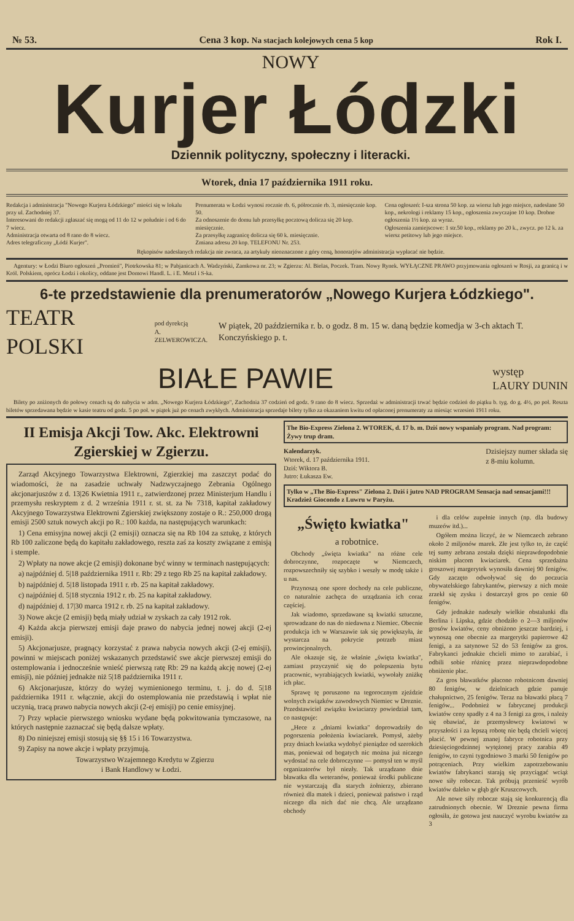№ 53. Cena 3 kop. Na stacjach kolejowych cena 5 kop Rok I.
NOWY
Kurjer Łódzki
Dziennik polityczny, społeczny i literacki.
Wtorek, dnia 17 października 1911 roku.
Redakcja i administracja "Nowego Kurjera Łódzkiego" mieści się w lokalu przy ul. Zachodniej 37.
Interesowani do redakcji zgłaszać się mogą od 11 do 12 w południe i od 6 do 7 wiecz.
Administracja otwarta od 8 rano do 8 wiecz.
Adres telegraficzny „Łódź Kurjer".
Prenumerata w Łodzi wynosi rocznie rb. 6, półrocznie rb. 3, miesięcznie kop. 50.
Za odnoszenie do domu lub przesyłkę pocztową dolicza się 20 kop. miesięcznie.
Za przesyłkę zagranicę dolicza się 60 k. miesięcznie.
Zmiana adresu 20 kop. TELEFONU Nr. 253.
Cena ogłoszeń: I-sza strona 50 kop. za wiersz lub jego miejsce, nadesłane 50 kop., nekrologi i reklamy 15 kop., ogłoszenia zwyczajne 10 kop. Drobne ogłoszenia 1½ kop. za wyraz.
Ogłoszenia zamiejscowe: 1 str.50 kop., reklamy po 20 k., zwycz. po 12 k. za wiersz petitowy lub jego miejsce.
Rękopisów nadesłanych redakcja nie zwraca, za artykuły nieoznaczone z góry ceną, honorarjów administracja wypłacać nie będzie.
Agentury: w Łodzi Biuro ogłoszeń „Promień", Piotrkowska 81; w Pabjanicach A. Wadzyński, Zamkowa nr. 23; w Zgierzu: Al. Bielas, Poczek. Tram. Nowy Rynek. WYŁĄCZNE PRAWO przyjmowania ogłoszeń w Rosji, za granicą i w Król. Polskiem, oprócz Łodzi i okolicy, oddane jest Domowi Handl. L. i E. Metzl i S-ka.
6-te przedstawienie dla prenumeratorów „Nowego Kurjera Łódzkiego".
TEATR POLSKI pod dyrekcją
A. ZELWEROWICZA. W piątek, 20 października r. b. o godz. 8 m. 15 w. daną będzie komedja w 3-ch aktach T. Konczyńskiego p. t.
BIAŁE PAWIE występ
LAURY DUNIN
Bilety po zniżonych do połowy cenach są do nabycia w adm. „Nowego Kurjera Łódzkiego", Zachodnia 37 codzień od godz. 9 rano do 8 wiecz. Sprzedaż w administracji trwać będzie codzień do piątku b. tyg. do g. 4½, po poł. Reszta biletów sprzedawana będzie w kasie teatru od godz. 5 po poł. w piątek już po cenach zwykłych. Administracja sprzedaje bilety tylko za okazaniem kwitu od opłaconej prenumeraty za miesiąc wrzesień 1911 roku.
II Emisja Akcji Tow. Akc. Elektrowni Zgierskiej w Zgierzu.
Zarząd Akcyjnego Towarzystwa Elektrowni, Zgierzkiej ma zaszczyt podać do wiadomości, że na zasadzie uchwały Nadzwyczajnego Zebrania Ogólnego akcjonarjuszów z d. 13|26 Kwietnia 1911 r., zatwierdzonej przez Ministerjum Handlu i przemysłu reskryptem z d. 2 września 1911 r. st. st. za № 7318, kapitał zakładowy Akcyjnego Towarzystwa Elektrowni Zgierskiej zwiększony zostaje o R.: 250,000 drogą emisji 2500 sztuk nowych akcji po R.: 100 każda, na następujących warunkach:
1) Cena emisyjna nowej akcji (2 emisji) oznacza się na Rb 104 za sztukę, z których Rb 100 zaliczone będą do kapitału zakładowego, reszta zaś za koszty związane z emisją i stemple.
2) Wpłaty na nowe akcje (2 emisji) dokonane być winny w terminach następujących:
a) najpóźniej d. 5|18 października 1911 r. Rb: 29 z tego Rb 25 na kapitał zakładowy.
b) najpóźniej d. 5|18 listopada 1911 r. rb. 25 na kapitał zakładowy.
c) najpóźniej d. 5|18 stycznia 1912 r. rb. 25 na kapitał zakładowy.
d) najpóźniej d. 17|30 marca 1912 r. rb. 25 na kapitał zakładowy.
3) Nowe akcje (2 emisji) będą miały udział w zyskach za cały 1912 rok.
4) Każda akcja pierwszej emisji daje prawo do nabycia jednej nowej akcji (2-ej emisji).
5) Akcjonarjusze, pragnący korzystać z prawa nabycia nowych akcji (2-ej emisji), powinni w miejscach poniżej wskazanych przedstawić swe akcje pierwszej emisji do ostemplowania i jednocześnie wnieść pierwszą ratę Rb: 29 na każdą akcję nowej (2-ej emisji), nie później jednakże niż 5|18 października 1911 r.
6) Akcjonarjusze, którzy do wyżej wymienionego terminu, t. j. do d. 5|18 października 1911 r. włącznie, akcji do ostemplowania nie przedstawią i wpłat nie uczynią, tracą prawo nabycia nowych akcji (2-ej emisji) po cenie emisyjnej.
7) Przy wpłacie pierwszego wniosku wydane będą pokwitowania tymczasowe, na których następnie zaznaczać się będą dalsze wpłaty.
8) Do niniejszej emisji stosują się §§ 15 i 16 Towarzystwa.
9) Zapisy na nowe akcje i wpłaty przyjmują.
Towarzystwo Wzajemnego Kredytu w Zgierzu
i Bank Handlowy w Łodzi.
The Bio-Express Zielona 2. WTOREK, d. 17 b. m. Dziś nowy wspaniały program. Nad program: Żywy trup dram.
Kalendarzyk.
Wtorek, d. 17 października 1911.
Dziś: Wiktora B.
Jutro: Łukasza Ew.
Dzisiejszy numer składa się
z 8-miu kolumn.
Tylko w „The Bio-Express" Zielona 2. Dziś i jutro NAD PROGRAM Sensacja nad sensacjami!!! Kradzież Giocondo z Luwru w Paryżu.
„Święto kwiatka"
a robotnice.
Obchody „święta kwiatka" na różne cele dobroczynne, rozpoczęte w Niemczech, rozpowszechniły się szybko i weszły w modę także i u nas.
Przynoszą one spore dochody na cele publiczne, co naturalnie zachęca do urządzania ich coraz częściej.
Jak wiadomo, sprzedawane są kwiatki sztuczne, sprowadzane do nas do niedawna z Niemiec. Obecnie produkcja ich w Warszawie tak się powiększyła, że wystarcza na pokrycie potrzeb miast prowincjonalnych.
Ale okazuje się, że właśnie „święta kwiatka", zamiast przyczynić się do polepszenia bytu pracownic, wyrabiających kwiatki, wywołały zniżkę ich płac.
Sprawę tę poruszono na tegorocznym zjeździe wolnych związków zawodowych Niemiec w Dreznie. Przedstawiciel związku kwiaciarzy powiedział tam, co następuje:
„Hece z „dniami kwiatka" doprowadziły do pogorszenia położenia kwiaciarek. Pomysł, ażeby przy dniach kwiatka wydobyć pieniądze od szerokich mas, ponieważ od bogatych nic można już niczego wydostać na cele dobroczynne — pomysł ten w myśl organizatorów był niezły. Tak urządzano dnie bławatka dla weteranów, ponieważ środki publiczne nie wystarczają dla starych żołnierzy, zbierano również dla matek i dzieci, ponieważ państwo i rząd niczego dla nich dać nie chcą. Ale urządzano obchody
i dla celów zupełnie innych (np. dla budowy muzeów itd.)...
Ogółem można liczyć, że w Niemczech zebrano około 2 miljonów marek. Złe jest tylko to, że część tej sumy zebrana została dzięki nieprawdopodobnie niskim płacom kwiaciarek. Cena sprzedażna groszowej margerytek wynosiła dawniej 90 fenigów. Gdy zaczęto odwoływać się do poczucia obywatelskiego fabrykantów, pierwszy z nich może zrzekł się zysku i dostarczył gros po cenie 60 fenigów.
Gdy jednakże nadeszły wielkie obstalunki dla Berlina i Lipska, gdzie chodziło o 2—3 miljonów grosów kwiatów, ceny obniżono jeszcze bardziej, i wynoszą one obecnie za margerytki papierowe 42 fenigi, a za satynowe 52 do 53 fenigów za gros. Fabrykanci jednakże chcieli mimo to zarabiać, i odbili sobie różnicę przez nieprawdopodobne obniżenie płac.
Za gros bławatków płacono robotnicom dawniej 80 fenigów, w dzielnicach gdzie panuje chałupnictwo, 25 fenigów. Teraz na bławatki płacą 7 fenigów... Podobnież w fabrycznej produkcji kwiatów ceny spadły z 4 na 3 fenigi za gros, i należy się obawiać, że przemysłowcy kwiatowi w przyszłości i za lepszą robotę nie będą chcieli więcej płacić. W pewnej znanej fabryce robotnica przy dziesięciogodzinnej wytężonej pracy zarabia 49 fenigów, to czyni tygodniowo 3 marki 50 fenigów po potrąceniach. Przy wielkim zapotrzebowaniu kwiatów fabrykanci starają się przyciągać wciąż nowe siły robocze. Tak próbują przenieść wyrób kwiatów daleko w głąb gór Kruszcowych.
Ale nowe siły robocze stają się konkurencją dla zatrudnionych obecnie. W Dreznie pewna firma ogłosiła, że gotowa jest nauczyć wyrobu kwiatów za 3